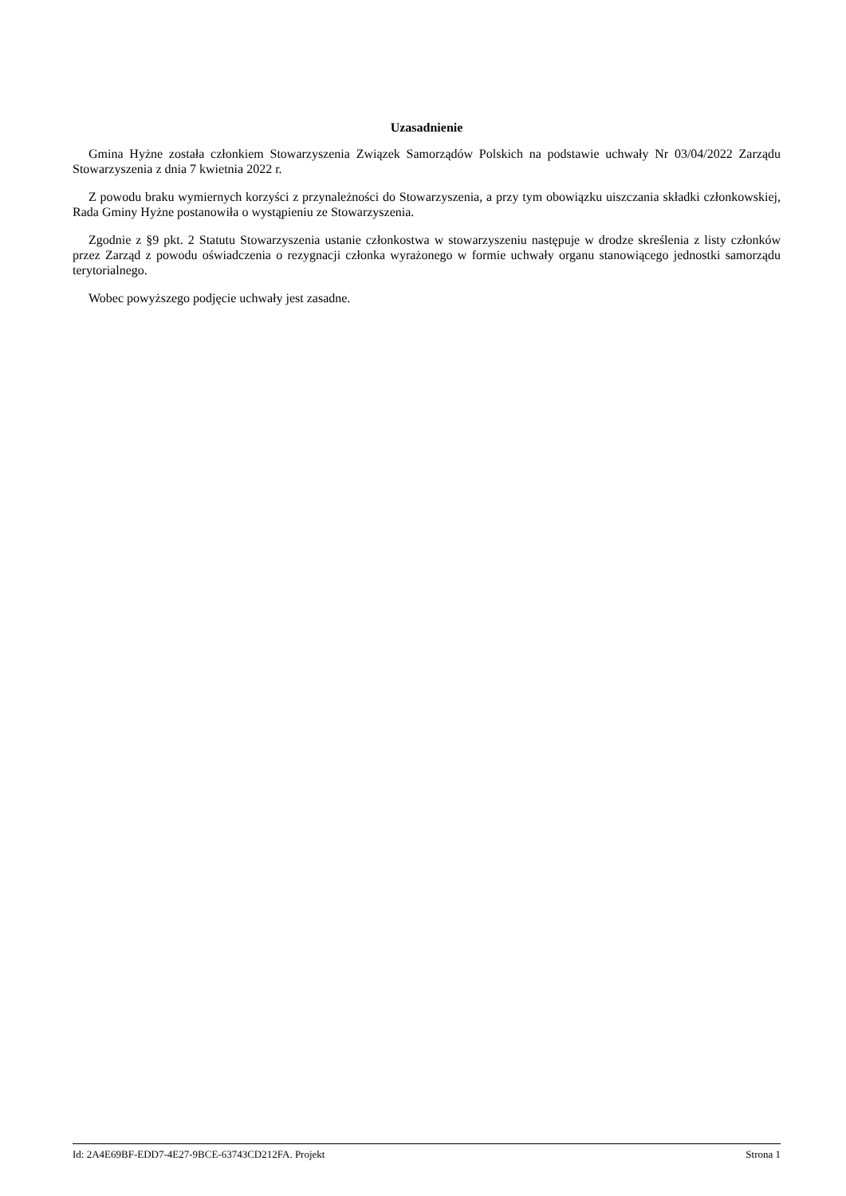Uzasadnienie
Gmina Hyżne została członkiem Stowarzyszenia Związek Samorządów Polskich na podstawie uchwały Nr 03/04/2022 Zarządu Stowarzyszenia z dnia 7 kwietnia 2022 r.
Z powodu braku wymiernych korzyści z przynależności do Stowarzyszenia, a przy tym obowiązku uiszczania składki członkowskiej, Rada Gminy Hyżne postanowiła o wystąpieniu ze Stowarzyszenia.
Zgodnie z §9 pkt. 2 Statutu Stowarzyszenia ustanie członkostwa w stowarzyszeniu następuje w drodze skreślenia z listy członków przez Zarząd z powodu oświadczenia o rezygnacji członka wyrażonego w formie uchwały organu stanowiącego jednostki samorządu terytorialnego.
Wobec powyższego podjęcie uchwały jest zasadne.
Id: 2A4E69BF-EDD7-4E27-9BCE-63743CD212FA. Projekt Strona 1